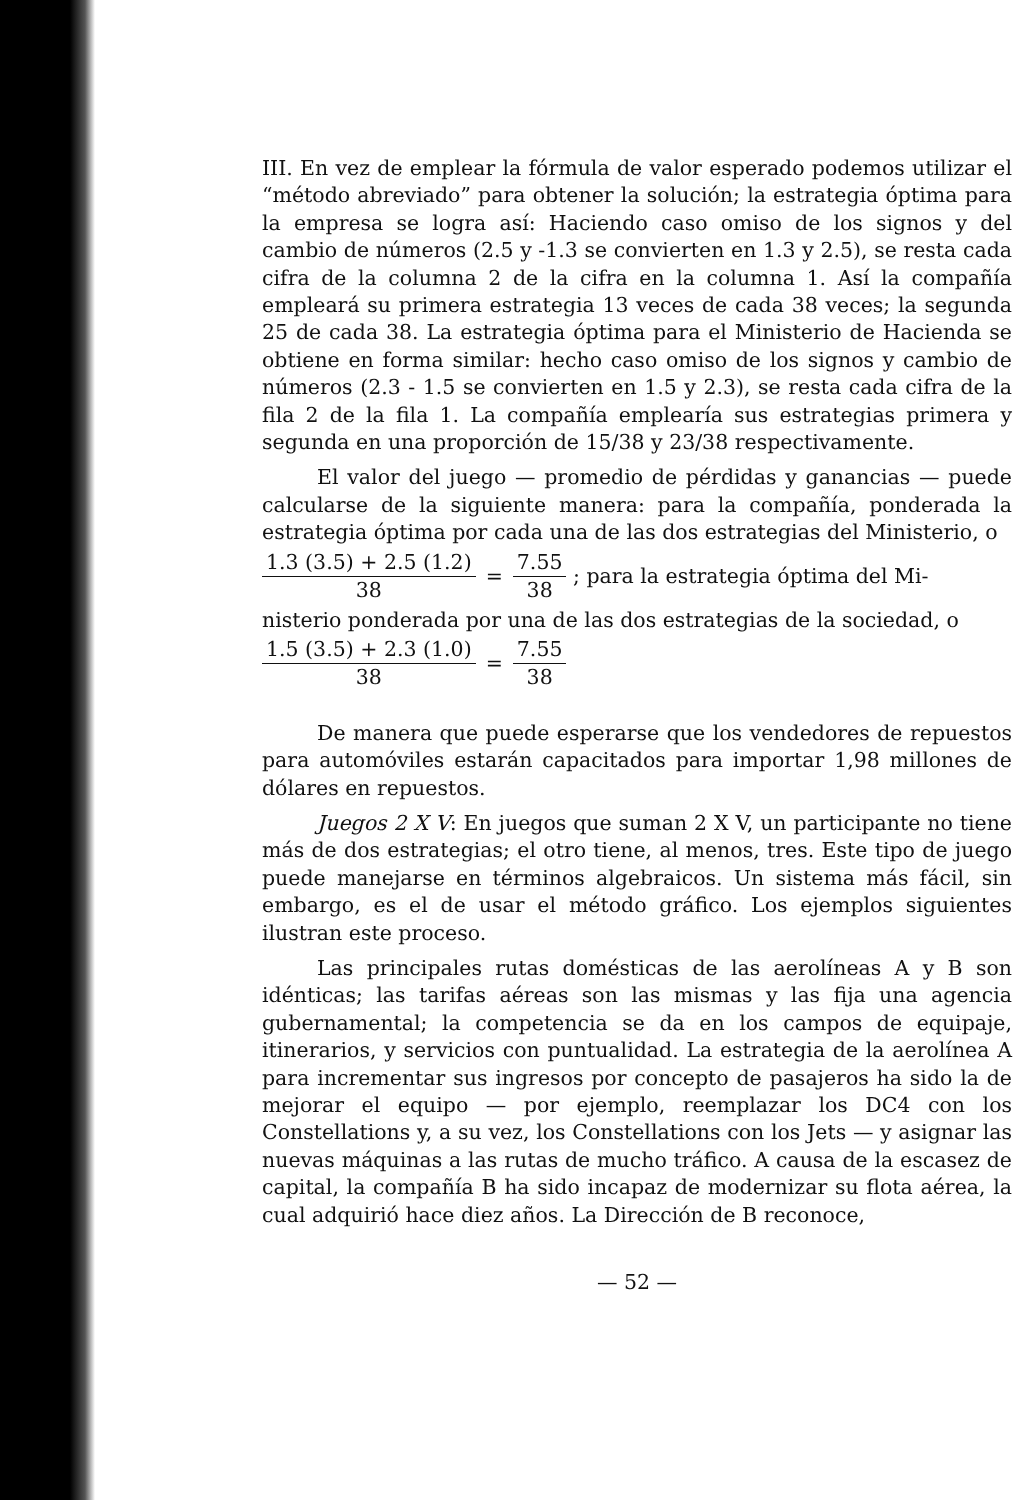III. En vez de emplear la fórmula de valor esperado podemos utilizar el “método abreviado” para obtener la solución; la estrategia óptima para la empresa se logra así: Haciendo caso omiso de los signos y del cambio de números (2.5 y -1.3 se convierten en 1.3 y 2.5), se resta cada cifra de la columna 2 de la cifra en la columna 1. Así la compañía empleará su primera estrategia 13 veces de cada 38 veces; la segunda 25 de cada 38. La estrategia óptima para el Ministerio de Hacienda se obtiene en forma similar: hecho caso omiso de los signos y cambio de números (2.3 - 1.5 se convierten en 1.5 y 2.3), se resta cada cifra de la fila 2 de la fila 1. La compañía emplearía sus estrategias primera y segunda en una proporción de 15/38 y 23/38 respectivamente.
El valor del juego — promedio de pérdidas y ganancias — puede calcularse de la siguiente manera: para la compañía, ponderada la estrategia óptima por cada una de las dos estrategias del Ministerio, o
1.3 (3.5) + 2.5 (1.2)
38
=
7.55
38
; para la estrategia óptima del Mi-
nisterio ponderada por una de las dos estrategias de la sociedad, o
1.5 (3.5) + 2.3 (1.0)
38
=
7.55
38
De manera que puede esperarse que los vendedores de repuestos para automóviles estarán capacitados para importar 1,98 millones de dólares en repuestos.
Juegos 2 X V: En juegos que suman 2 X V, un participante no tiene más de dos estrategias; el otro tiene, al menos, tres. Este tipo de juego puede manejarse en términos algebraicos. Un sistema más fácil, sin embargo, es el de usar el método gráfico. Los ejemplos siguientes ilustran este proceso.
Las principales rutas domésticas de las aerolíneas A y B son idénticas; las tarifas aéreas son las mismas y las fija una agencia gubernamental; la competencia se da en los campos de equipaje, itinerarios, y servicios con puntualidad. La estrategia de la aerolínea A para incrementar sus ingresos por concepto de pasajeros ha sido la de mejorar el equipo — por ejemplo, reemplazar los DC4 con los Constellations y, a su vez, los Constellations con los Jets — y asignar las nuevas máquinas a las rutas de mucho tráfico. A causa de la escasez de capital, la compañía B ha sido incapaz de modernizar su flota aérea, la cual adquirió hace diez años. La Dirección de B reconoce,
— 52 —